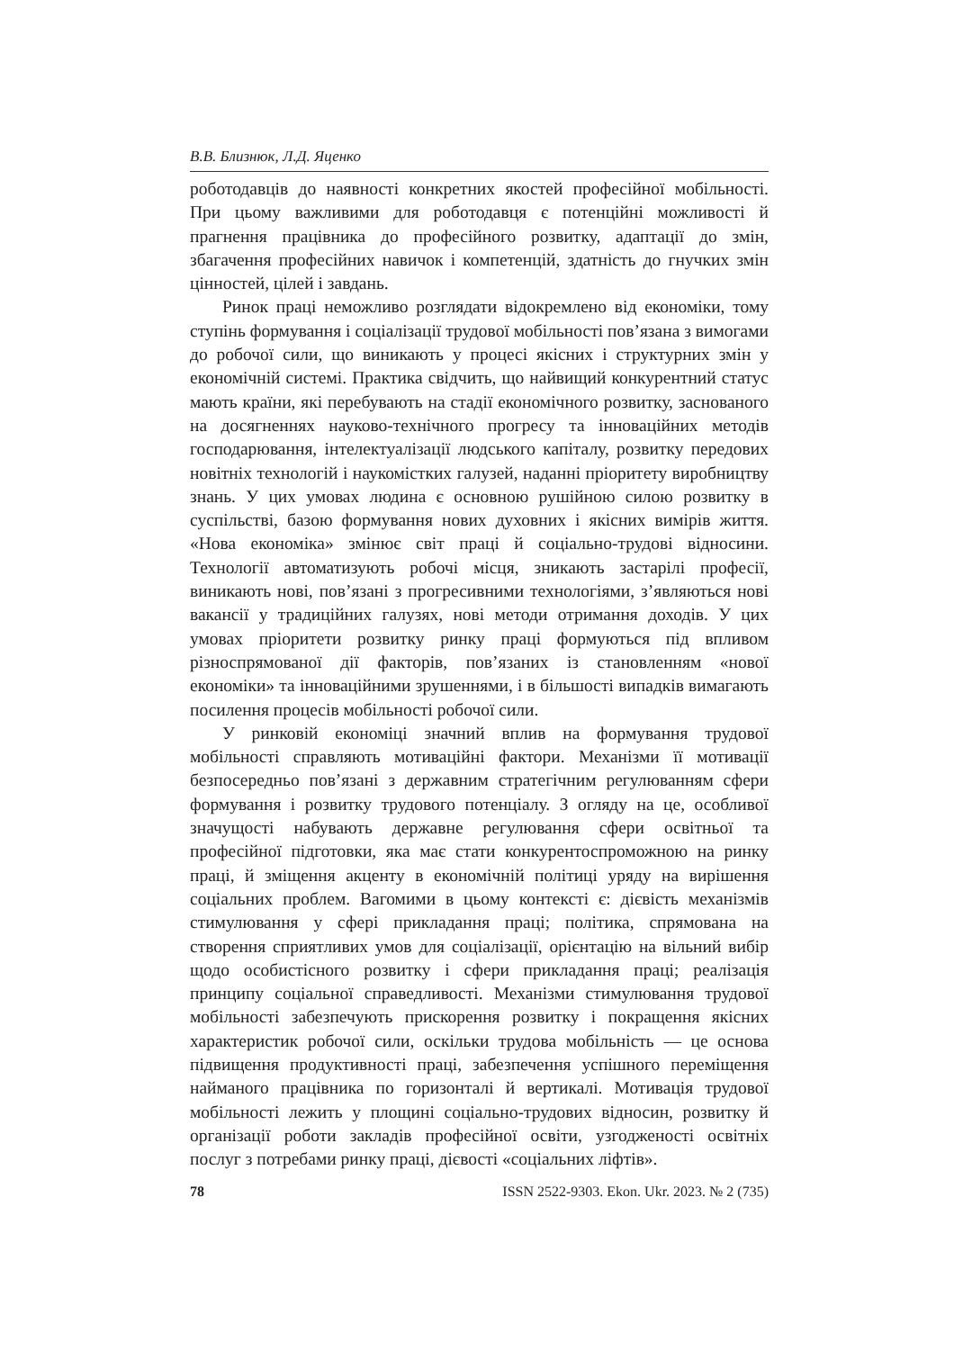В.В. Близнюк, Л.Д. Яценко
роботодавців до наявності конкретних якостей професійної мобільності. При цьому важливими для роботодавця є потенційні можливості й прагнення працівника до професійного розвитку, адаптації до змін, збагачення професійних навичок і компетенцій, здатність до гнучких змін цінностей, цілей і завдань.
Ринок праці неможливо розглядати відокремлено від економіки, тому ступінь формування і соціалізації трудової мобільності пов’язана з вимогами до робочої сили, що виникають у процесі якісних і структурних змін у економічній системі. Практика свідчить, що найвищий конкурентний статус мають країни, які перебувають на стадії економічного розвитку, заснованого на досягненнях науково-технічного прогресу та інноваційних методів господарювання, інтелектуалізації людського капіталу, розвитку передових новітніх технологій і наукомістких галузей, наданні пріоритету виробництву знань. У цих умовах людина є основною рушійною силою розвитку в суспільстві, базою формування нових духовних і якісних вимірів життя. «Нова економіка» змінює світ праці й соціально-трудові відносини. Технології автоматизують робочі місця, зникають застарілі професії, виникають нові, пов’язані з прогресивними технологіями, з’являються нові вакансії у традиційних галузях, нові методи отримання доходів. У цих умовах пріоритети розвитку ринку праці формуються під впливом різноспрямованої дії факторів, пов’язаних із становленням «нової економіки» та інноваційними зрушеннями, і в більшості випадків вимагають посилення процесів мобільності робочої сили.
У ринковій економіці значний вплив на формування трудової мобільності справляють мотиваційні фактори. Механізми її мотивації безпосередньо пов’язані з державним стратегічним регулюванням сфери формування і розвитку трудового потенціалу. З огляду на це, особливої значущості набувають державне регулювання сфери освітньої та професійної підготовки, яка має стати конкурентоспроможною на ринку праці, й зміщення акценту в економічній політиці уряду на вирішення соціальних проблем. Вагомими в цьому контексті є: дієвість механізмів стимулювання у сфері прикладання праці; політика, спрямована на створення сприятливих умов для соціалізації, орієнтацію на вільний вибір щодо особистісного розвитку і сфери прикладання праці; реалізація принципу соціальної справедливості. Механізми стимулювання трудової мобільності забезпечують прискорення розвитку і покращення якісних характеристик робочої сили, оскільки трудова мобільність — це основа підвищення продуктивності праці, забезпечення успішного переміщення найманого працівника по горизонталі й вертикалі. Мотивація трудової мобільності лежить у площині соціально-трудових відносин, розвитку й організації роботи закладів професійної освіти, узгодженості освітніх послуг з потребами ринку праці, дієвості «соціальних ліфтів».
78 ISSN 2522-9303. Ekon. Ukr. 2023. № 2 (735)